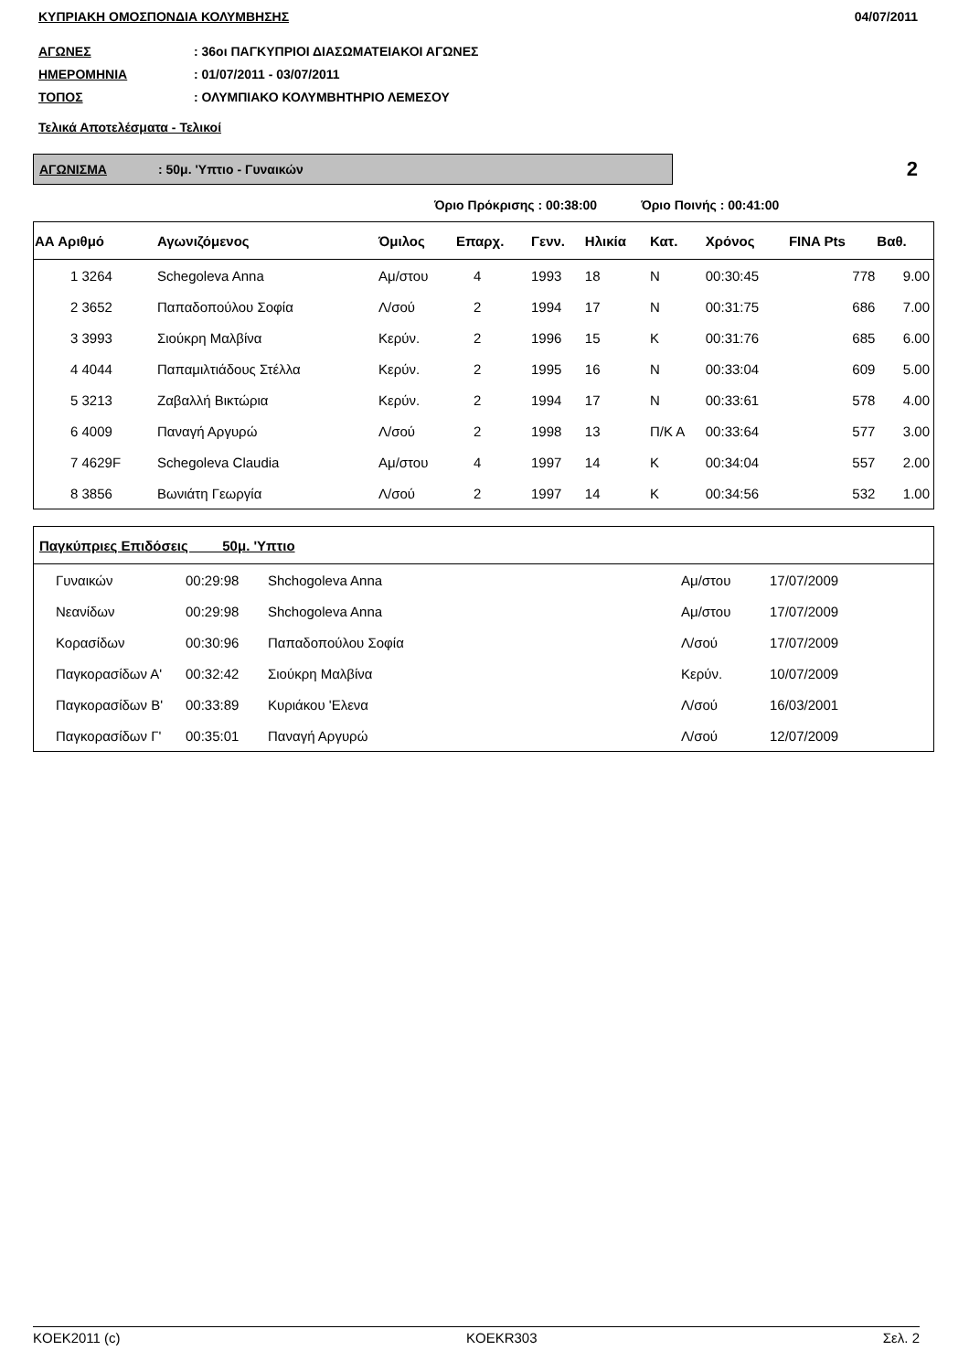ΚΥΠΡΙΑΚΗ ΟΜΟΣΠΟΝΔΙΑ ΚΟΛΥΜΒΗΣΗΣ 04/07/2011
ΑΓΩΝΕΣ: 36οι ΠΑΓΚΥΠΡΙΟΙ ΔΙΑΣΩΜΑΤΕΙΑΚΟΙ ΑΓΩΝΕΣ
ΗΜΕΡΟΜΗΝΙΑ: 01/07/2011 - 03/07/2011
ΤΟΠΟΣ: ΟΛΥΜΠΙΑΚΟ ΚΟΛΥΜΒΗΤΗΡΙΟ ΛΕΜΕΣΟΥ
Τελικά Αποτελέσματα - Τελικοί
ΑΓΩΝΙΣΜΑ: 50μ. 'Υπτιο - Γυναικών
2
Όριο Πρόκρισης : 00:38:00 Όριο Ποινής : 00:41:00
| ΑΑ Αριθμό | Αγωνιζόμενος | Όμιλος | Επαρχ. | Γενν. | Ηλικία | Κατ. | Χρόνος | FINA Pts | Βαθ. |
| --- | --- | --- | --- | --- | --- | --- | --- | --- | --- |
| 1 3264 | Schegoleva Anna | Αμ/στου | 4 | 1993 | 18 | N | 00:30:45 | 778 | 9.00 |
| 2 3652 | Παπαδοπούλου Σοφία | Λ/σού | 2 | 1994 | 17 | N | 00:31:75 | 686 | 7.00 |
| 3 3993 | Σιούκρη Μαλβίνα | Κερύν. | 2 | 1996 | 15 | K | 00:31:76 | 685 | 6.00 |
| 4 4044 | Παπαμιλτιάδους Στέλλα | Κερύν. | 2 | 1995 | 16 | N | 00:33:04 | 609 | 5.00 |
| 5 3213 | Ζαβαλλή Βικτώρια | Κερύν. | 2 | 1994 | 17 | N | 00:33:61 | 578 | 4.00 |
| 6 4009 | Παναγή Αργυρώ | Λ/σού | 2 | 1998 | 13 | Π/Κ Α | 00:33:64 | 577 | 3.00 |
| 7 4629F | Schegoleva Claudia | Αμ/στου | 4 | 1997 | 14 | K | 00:34:04 | 557 | 2.00 |
| 8 3856 | Βωνιάτη Γεωργία | Λ/σού | 2 | 1997 | 14 | K | 00:34:56 | 532 | 1.00 |
| Παγκύπριες Επιδόσεις 50μ. 'Υπτιο | | | | |
| --- | --- | --- | --- | --- |
| Γυναικών | 00:29:98 | Shchogoleva Anna | Αμ/στου | 17/07/2009 |
| Νεανίδων | 00:29:98 | Shchogoleva Anna | Αμ/στου | 17/07/2009 |
| Κορασίδων | 00:30:96 | Παπαδοπούλου Σοφία | Λ/σού | 17/07/2009 |
| Παγκορασίδων Α' | 00:32:42 | Σιούκρη Μαλβίνα | Κερύν. | 10/07/2009 |
| Παγκορασίδων Β' | 00:33:89 | Κυριάκου 'Ελενα | Λ/σού | 16/03/2001 |
| Παγκορασίδων Γ' | 00:35:01 | Παναγή Αργυρώ | Λ/σού | 12/07/2009 |
KOEK2011 (c) KOEKR303 Σελ. 2